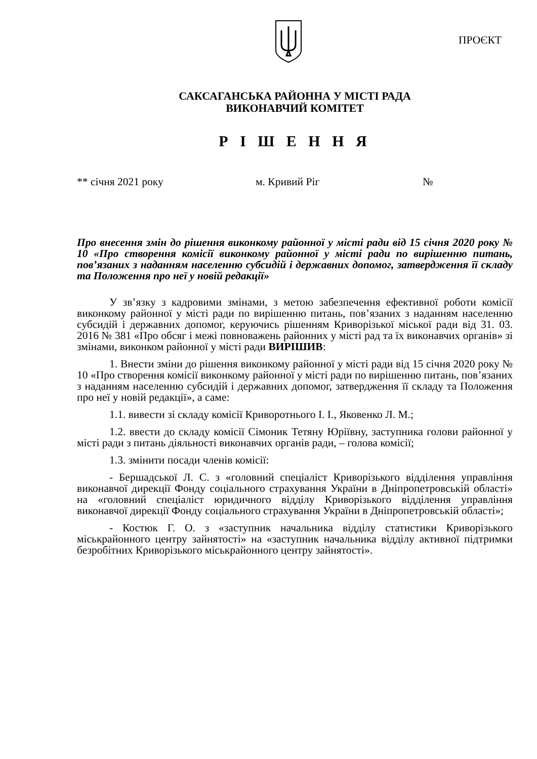ПРОЄКТ
САКСАГАНСЬКА РАЙОННА У МІСТІ РАДА
ВИКОНАВЧИЙ КОМІТЕТ
Р І Ш Е Н Н Я
** січня 2021 року м. Кривий Ріг №
Про внесення змін до рішення виконкому районної у місті ради від 15 січня 2020 року № 10 «Про створення комісії виконкому районної у місті ради по вирішенню питань, пов’язаних з наданням населенню субсидій і державних допомог, затвердження її складу та Положення про неї у новій редакції»
У зв’язку з кадровими змінами, з метою забезпечення ефективної роботи комісії виконкому районної у місті ради по вирішенню питань, пов’язаних з наданням населенню субсидій і державних допомог, керуючись рішенням Криворізької міської ради від 31. 03. 2016 № 381 «Про обсяг і межі повноважень районних у місті рад та їх виконавчих органів» зі змінами, виконком районної у місті ради ВИРІШИВ:
1. Внести зміни до рішення виконкому районної у місті ради від 15 січня 2020 року № 10 «Про створення комісії виконкому районної у місті ради по вирішенню питань, пов’язаних з наданням населенню субсидій і державних допомог, затвердження її складу та Положення про неї у новій редакції», а саме:
1.1. вивести зі складу комісії Криворотнього І. І., Яковенко Л. М.;
1.2. ввести до складу комісії Сімоник Тетяну Юріївну, заступника голови районної у місті ради з питань діяльності виконавчих органів ради, – голова комісії;
1.3. змінити посади членів комісії:
- Бершадської Л. С. з «головний спеціаліст Криворізького відділення управління виконавчої дирекції Фонду соціального страхування України в Дніпропетровській області» на «головний спеціаліст юридичного відділу Криворізького відділення управління виконавчої дирекції Фонду соціального страхування України в Дніпропетровській області»;
- Костюк Г. О. з «заступник начальника відділу статистики Криворізького міськрайонного центру зайнятості» на «заступник начальника відділу активної підтримки безробітних Криворізького міськрайонного центру зайнятості».